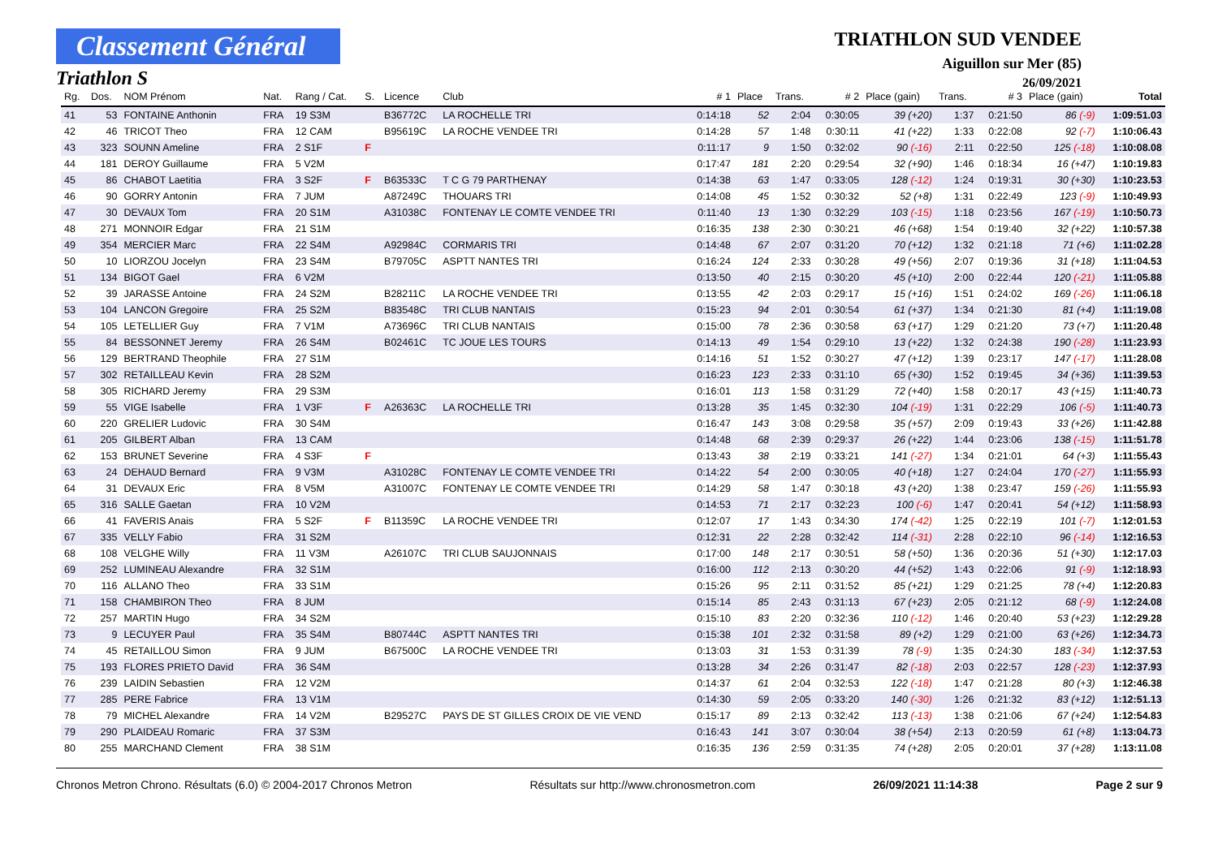Classement Général
Triathlon S
TRIATHLON SUD VENDEE
Aiguillon sur Mer (85)
26/09/2021
| Rg. | Dos. | NOM Prénom | Nat. | Rang / Cat. | S. | Licence | Club | # 1 | Place | Trans. | # 2 | Place (gain) | Trans. | # 3 | Place (gain) | Total |
| --- | --- | --- | --- | --- | --- | --- | --- | --- | --- | --- | --- | --- | --- | --- | --- | --- |
| 41 | 53 | FONTAINE Anthonin | FRA | 19 S3M | | B36772C | LA ROCHELLE TRI | 0:14:18 | 52 | 2:04 | 0:30:05 | 39 (+20) | 1:37 | 0:21:50 | 86 (-9) | 1:09:51.03 |
| 42 | 46 | TRICOT Theo | FRA | 12 CAM | | B95619C | LA ROCHE VENDEE TRI | 0:14:28 | 57 | 1:48 | 0:30:11 | 41 (+22) | 1:33 | 0:22:08 | 92 (-7) | 1:10:06.43 |
| 43 | 323 | SOUNN Ameline | FRA | 2 S1F | F | | | 0:11:17 | 9 | 1:50 | 0:32:02 | 90 (-16) | 2:11 | 0:22:50 | 125 (-18) | 1:10:08.08 |
| 44 | 181 | DEROY Guillaume | FRA | 5 V2M | | | | 0:17:47 | 181 | 2:20 | 0:29:54 | 32 (+90) | 1:46 | 0:18:34 | 16 (+47) | 1:10:19.83 |
| 45 | 86 | CHABOT Laetitia | FRA | 3 S2F | F | B63533C | T C G 79 PARTHENAY | 0:14:38 | 63 | 1:47 | 0:33:05 | 128 (-12) | 1:24 | 0:19:31 | 30 (+30) | 1:10:23.53 |
| 46 | 90 | GORRY Antonin | FRA | 7 JUM | | A87249C | THOUARS TRI | 0:14:08 | 45 | 1:52 | 0:30:32 | 52 (+8) | 1:31 | 0:22:49 | 123 (-9) | 1:10:49.93 |
| 47 | 30 | DEVAUX Tom | FRA | 20 S1M | | A31038C | FONTENAY LE COMTE VENDEE TRI | 0:11:40 | 13 | 1:30 | 0:32:29 | 103 (-15) | 1:18 | 0:23:56 | 167 (-19) | 1:10:50.73 |
| 48 | 271 | MONNOIR Edgar | FRA | 21 S1M | | | | 0:16:35 | 138 | 2:30 | 0:30:21 | 46 (+68) | 1:54 | 0:19:40 | 32 (+22) | 1:10:57.38 |
| 49 | 354 | MERCIER Marc | FRA | 22 S4M | | A92984C | CORMARIS TRI | 0:14:48 | 67 | 2:07 | 0:31:20 | 70 (+12) | 1:32 | 0:21:18 | 71 (+6) | 1:11:02.28 |
| 50 | 10 | LIORZOU Jocelyn | FRA | 23 S4M | | B79705C | ASPTT NANTES TRI | 0:16:24 | 124 | 2:33 | 0:30:28 | 49 (+56) | 2:07 | 0:19:36 | 31 (+18) | 1:11:04.53 |
| 51 | 134 | BIGOT Gael | FRA | 6 V2M | | | | 0:13:50 | 40 | 2:15 | 0:30:20 | 45 (+10) | 2:00 | 0:22:44 | 120 (-21) | 1:11:05.88 |
| 52 | 39 | JARASSE Antoine | FRA | 24 S2M | | B28211C | LA ROCHE VENDEE TRI | 0:13:55 | 42 | 2:03 | 0:29:17 | 15 (+16) | 1:51 | 0:24:02 | 169 (-26) | 1:11:06.18 |
| 53 | 104 | LANCON Gregoire | FRA | 25 S2M | | B83548C | TRI CLUB NANTAIS | 0:15:23 | 94 | 2:01 | 0:30:54 | 61 (+37) | 1:34 | 0:21:30 | 81 (+4) | 1:11:19.08 |
| 54 | 105 | LETELLIER Guy | FRA | 7 V1M | | A73696C | TRI CLUB NANTAIS | 0:15:00 | 78 | 2:36 | 0:30:58 | 63 (+17) | 1:29 | 0:21:20 | 73 (+7) | 1:11:20.48 |
| 55 | 84 | BESSONNET Jeremy | FRA | 26 S4M | | B02461C | TC JOUE LES TOURS | 0:14:13 | 49 | 1:54 | 0:29:10 | 13 (+22) | 1:32 | 0:24:38 | 190 (-28) | 1:11:23.93 |
| 56 | 129 | BERTRAND Theophile | FRA | 27 S1M | | | | 0:14:16 | 51 | 1:52 | 0:30:27 | 47 (+12) | 1:39 | 0:23:17 | 147 (-17) | 1:11:28.08 |
| 57 | 302 | RETAILLEAU Kevin | FRA | 28 S2M | | | | 0:16:23 | 123 | 2:33 | 0:31:10 | 65 (+30) | 1:52 | 0:19:45 | 34 (+36) | 1:11:39.53 |
| 58 | 305 | RICHARD Jeremy | FRA | 29 S3M | | | | 0:16:01 | 113 | 1:58 | 0:31:29 | 72 (+40) | 1:58 | 0:20:17 | 43 (+15) | 1:11:40.73 |
| 59 | 55 | VIGE Isabelle | FRA | 1 V3F | F | A26363C | LA ROCHELLE TRI | 0:13:28 | 35 | 1:45 | 0:32:30 | 104 (-19) | 1:31 | 0:22:29 | 106 (-5) | 1:11:40.73 |
| 60 | 220 | GRELIER Ludovic | FRA | 30 S4M | | | | 0:16:47 | 143 | 3:08 | 0:29:58 | 35 (+57) | 2:09 | 0:19:43 | 33 (+26) | 1:11:42.88 |
| 61 | 205 | GILBERT Alban | FRA | 13 CAM | | | | 0:14:48 | 68 | 2:39 | 0:29:37 | 26 (+22) | 1:44 | 0:23:06 | 138 (-15) | 1:11:51.78 |
| 62 | 153 | BRUNET Severine | FRA | 4 S3F | F | | | 0:13:43 | 38 | 2:19 | 0:33:21 | 141 (-27) | 1:34 | 0:21:01 | 64 (+3) | 1:11:55.43 |
| 63 | 24 | DEHAUD Bernard | FRA | 9 V3M | | A31028C | FONTENAY LE COMTE VENDEE TRI | 0:14:22 | 54 | 2:00 | 0:30:05 | 40 (+18) | 1:27 | 0:24:04 | 170 (-27) | 1:11:55.93 |
| 64 | 31 | DEVAUX Eric | FRA | 8 V5M | | A31007C | FONTENAY LE COMTE VENDEE TRI | 0:14:29 | 58 | 1:47 | 0:30:18 | 43 (+20) | 1:38 | 0:23:47 | 159 (-26) | 1:11:55.93 |
| 65 | 316 | SALLE Gaetan | FRA | 10 V2M | | | | 0:14:53 | 71 | 2:17 | 0:32:23 | 100 (-6) | 1:47 | 0:20:41 | 54 (+12) | 1:11:58.93 |
| 66 | 41 | FAVERIS Anais | FRA | 5 S2F | F | B11359C | LA ROCHE VENDEE TRI | 0:12:07 | 17 | 1:43 | 0:34:30 | 174 (-42) | 1:25 | 0:22:19 | 101 (-7) | 1:12:01.53 |
| 67 | 335 | VELLY Fabio | FRA | 31 S2M | | | | 0:12:31 | 22 | 2:28 | 0:32:42 | 114 (-31) | 2:28 | 0:22:10 | 96 (-14) | 1:12:16.53 |
| 68 | 108 | VELGHE Willy | FRA | 11 V3M | | A26107C | TRI CLUB SAUJONNAIS | 0:17:00 | 148 | 2:17 | 0:30:51 | 58 (+50) | 1:36 | 0:20:36 | 51 (+30) | 1:12:17.03 |
| 69 | 252 | LUMINEAU Alexandre | FRA | 32 S1M | | | | 0:16:00 | 112 | 2:13 | 0:30:20 | 44 (+52) | 1:43 | 0:22:06 | 91 (-9) | 1:12:18.93 |
| 70 | 116 | ALLANO Theo | FRA | 33 S1M | | | | 0:15:26 | 95 | 2:11 | 0:31:52 | 85 (+21) | 1:29 | 0:21:25 | 78 (+4) | 1:12:20.83 |
| 71 | 158 | CHAMBIRON Theo | FRA | 8 JUM | | | | 0:15:14 | 85 | 2:43 | 0:31:13 | 67 (+23) | 2:05 | 0:21:12 | 68 (-9) | 1:12:24.08 |
| 72 | 257 | MARTIN Hugo | FRA | 34 S2M | | | | 0:15:10 | 83 | 2:20 | 0:32:36 | 110 (-12) | 1:46 | 0:20:40 | 53 (+23) | 1:12:29.28 |
| 73 | 9 | LECUYER Paul | FRA | 35 S4M | | B80744C | ASPTT NANTES TRI | 0:15:38 | 101 | 2:32 | 0:31:58 | 89 (+2) | 1:29 | 0:21:00 | 63 (+26) | 1:12:34.73 |
| 74 | 45 | RETAILLOU Simon | FRA | 9 JUM | | B67500C | LA ROCHE VENDEE TRI | 0:13:03 | 31 | 1:53 | 0:31:39 | 78 (-9) | 1:35 | 0:24:30 | 183 (-34) | 1:12:37.53 |
| 75 | 193 | FLORES PRIETO David | FRA | 36 S4M | | | | 0:13:28 | 34 | 2:26 | 0:31:47 | 82 (-18) | 2:03 | 0:22:57 | 128 (-23) | 1:12:37.93 |
| 76 | 239 | LAIDIN Sebastien | FRA | 12 V2M | | | | 0:14:37 | 61 | 2:04 | 0:32:53 | 122 (-18) | 1:47 | 0:21:28 | 80 (+3) | 1:12:46.38 |
| 77 | 285 | PERE Fabrice | FRA | 13 V1M | | | | 0:14:30 | 59 | 2:05 | 0:33:20 | 140 (-30) | 1:26 | 0:21:32 | 83 (+12) | 1:12:51.13 |
| 78 | 79 | MICHEL Alexandre | FRA | 14 V2M | | B29527C | PAYS DE ST GILLES CROIX DE VIE VEND | 0:15:17 | 89 | 2:13 | 0:32:42 | 113 (-13) | 1:38 | 0:21:06 | 67 (+24) | 1:12:54.83 |
| 79 | 290 | PLAIDEAU Romaric | FRA | 37 S3M | | | | 0:16:43 | 141 | 3:07 | 0:30:04 | 38 (+54) | 2:13 | 0:20:59 | 61 (+8) | 1:13:04.73 |
| 80 | 255 | MARCHAND Clement | FRA | 38 S1M | | | | 0:16:35 | 136 | 2:59 | 0:31:35 | 74 (+28) | 2:05 | 0:20:01 | 37 (+28) | 1:13:11.08 |
Chronos Metron Chrono. Résultats (6.0) © 2004-2017 Chronos Metron Résultats sur http://www.chronosmetron.com 26/09/2021 11:14:38 Page 2 sur 9